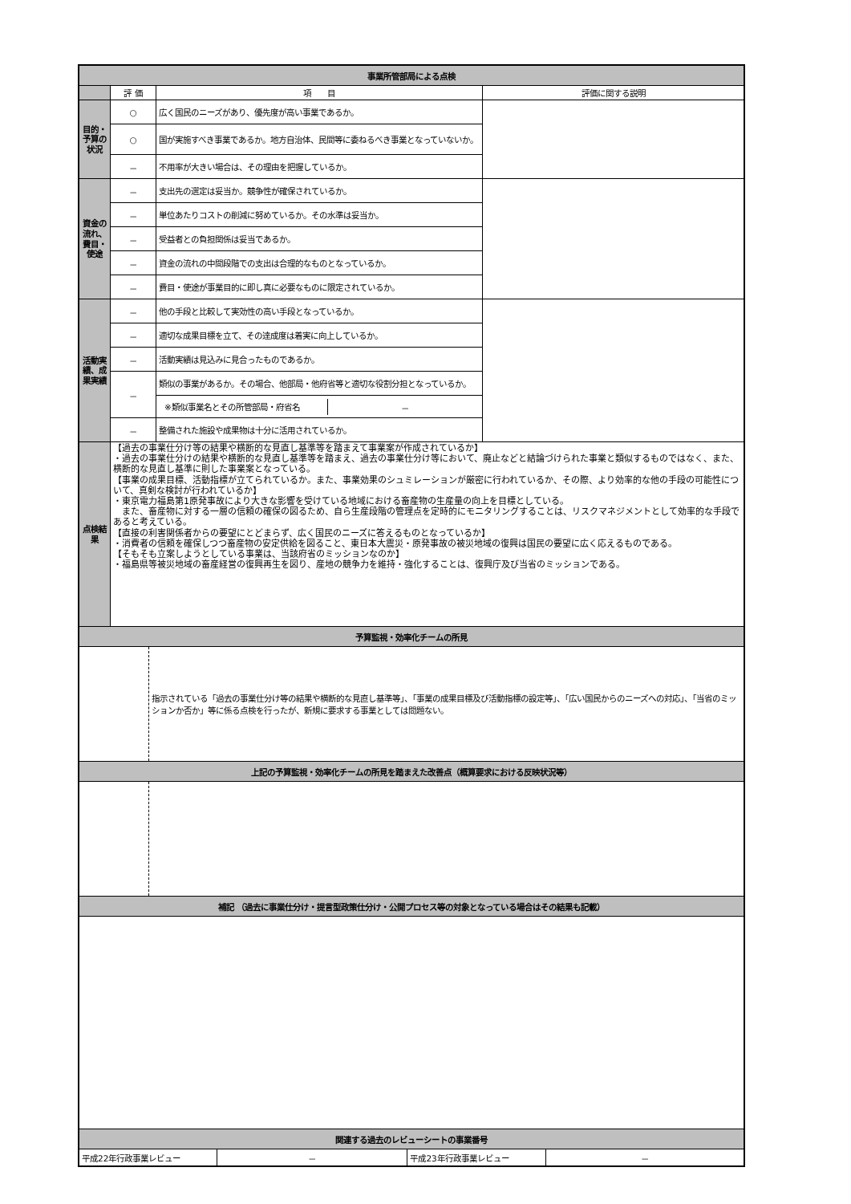| 事業所管部局による点検 | | | |
| | 評 価 | 項 目 | 評価に関する説明 |
| 目的・予算の状況 | ○ | 広く国民のニーズがあり、優先度が高い事業であるか。 | |
| | ○ | 国が実施すべき事業であるか。地方自治体、民間等に委ねるべき事業となっていないか。 | |
| | － | 不用率が大きい場合は、その理由を把握しているか。 | |
| 資金の流れ、費目・使途 | － | 支出先の選定は妥当か。競争性が確保されているか。 | |
| | － | 単位あたりコストの削減に努めているか。その水準は妥当か。 | |
| | － | 受益者との負担関係は妥当であるか。 | |
| | － | 資金の流れの中間段階での支出は合理的なものとなっているか。 | |
| | － | 費目・使途が事業目的に即し真に必要なものに限定されているか。 | |
| 活動実績、成果実績 | － | 他の手段と比較して実効性の高い手段となっているか。 | |
| | － | 適切な成果目標を立て、その達成度は着実に向上しているか。 | |
| | － | 活動実績は見込みに見合ったものであるか。 | |
| | － | 類似の事業があるか。その場合、他部局・他府省等と適切な役割分担となっているか。 | |
| | | / ※類似事業名とその所管部局・府省名 / － / | |
| | － | 整備された施設や成果物は十分に活用されているか。 | |
| 点検結果 | 【過去の事業仕分け等の結果や横断的な見直し基準等を踏まえて事業案が作成されているか】 ・過去の事業仕分けの結果や横断的な見直し基準等を踏まえ、過去の事業仕分け等において、廃止などと結論づけられた事業と類似するものではなく、また、横断的な見直し基準に則した事業案となっている。 【事業の成果目標、活動指標が立てられているか。また、事業効果のシュミレーションが厳密に行われているか、その際、より効率的な他の手段の可能性について、真剣な検討が行われているか】 ・東京電力福島第1原発事故により大きな影響を受けている地域における畜産物の生産量の向上を目標としている。 また、畜産物に対する一層の信頼の確保の図るため、自ら生産段階の管理点を定時的にモニタリングすることは、リスクマネジメントとして効率的な手段であると考えている。 【直接の利害関係者からの要望にとどまらず、広く国民のニーズに答えるものとなっているか】 ・消費者の信頼を確保しつつ畜産物の安定供給を図ること、東日本大震災・原発事故の被災地域の復興は国民の要望に広く応えるものである。 【そもそも立案しようとしている事業は、当該府省のミッションなのか】 ・福島県等被災地域の畜産経営の復興再生を図り、産地の競争力を維持・強化することは、復興庁及び当省のミッションである。 | | |
| 予算監視・効率化チームの所見 | | | |
| / / 指示されている「過去の事業仕分け等の結果や横断的な見直し基準等」、「事業の成果目標及び活動指標の設定等」、「広い国民からのニーズへの対応」、「当省のミッションか否か」等に係る点検を行ったが、新規に要求する事業としては問題ない。 / | | | |
| 上記の予算監視・効率化チームの所見を踏まえた改善点（概算要求における反映状況等） | | | |
| 補記 （過去に事業仕分け・提言型政策仕分け・公開プロセス等の対象となっている場合はその結果も記載） | | | |
| 関連する過去のレビューシートの事業番号 | | | |
| / 平成22年行政事業レビュー / － / 平成23年行政事業レビュー / － / | | | |